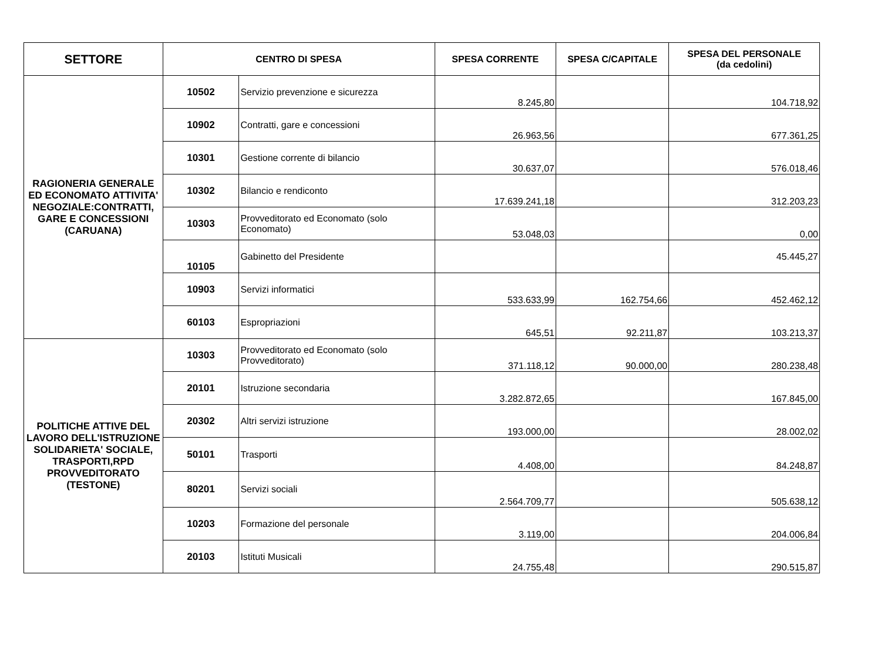| SETTORE | CENTRO DI SPESA | | SPESA CORRENTE | SPESA C/CAPITALE | SPESA DEL PERSONALE (da cedolini) |
| --- | --- | --- | --- | --- | --- |
| RAGIONERIA GENERALE ED ECONOMATO ATTIVITA' NEGOZIALE:CONTRATTI, GARE E CONCESSIONI (CARUANA) | 10502 | Servizio prevenzione e sicurezza | 8.245,80 | | 104.718,92 |
| | 10902 | Contratti, gare e concessioni | 26.963,56 | | 677.361,25 |
| | 10301 | Gestione corrente di bilancio | 30.637,07 | | 576.018,46 |
| | 10302 | Bilancio e rendiconto | 17.639.241,18 | | 312.203,23 |
| | 10303 | Provveditorato ed Economato (solo Economato) | 53.048,03 | | 0,00 |
| | 10105 | Gabinetto del Presidente | | | 45.445,27 |
| | 10903 | Servizi informatici | 533.633,99 | 162.754,66 | 452.462,12 |
| | 60103 | Espropriazioni | 645,51 | 92.211,87 | 103.213,37 |
| POLITICHE ATTIVE DEL LAVORO DELL'ISTRUZIONE SOLIDARIETA' SOCIALE, TRASPORTI,RPD PROVVEDITORATO (TESTONE) | 10303 | Provveditorato ed Economato (solo Provveditorato) | 371.118,12 | 90.000,00 | 280.238,48 |
| | 20101 | Istruzione secondaria | 3.282.872,65 | | 167.845,00 |
| | 20302 | Altri servizi istruzione | 193.000,00 | | 28.002,02 |
| | 50101 | Trasporti | 4.408,00 | | 84.248,87 |
| | 80201 | Servizi sociali | 2.564.709,77 | | 505.638,12 |
| | 10203 | Formazione del personale | 3.119,00 | | 204.006,84 |
| | 20103 | Istituti Musicali | 24.755,48 | | 290.515,87 |